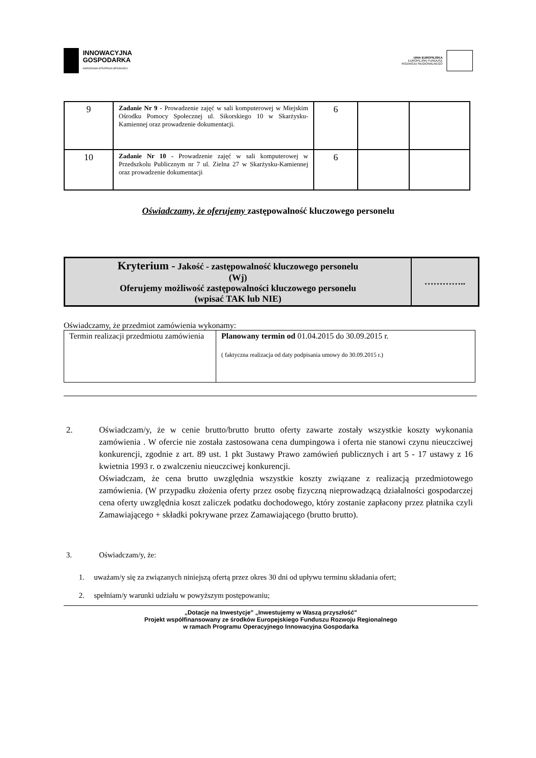INNOWACYJNA
GOSPODARKA
NARODOWA STRATEGIA SPÓJNOŚCI
UNIA EUROPEJSKA
EUROPEJSKI FUNDUSZ
ROZWOJU REGIONALNEGO
| 9 | Zadanie Nr 9 - Prowadzenie zajęć w sali komputerowej w Miejskim Ośrodku Pomocy Społecznej ul. Sikorskiego 10 w Skarżysku-Kamiennej oraz prowadzenie dokumentacji. | 6 | | |
| 10 | Zadanie Nr 10 - Prowadzenie zajęć w sali komputerowej w Przedszkolu Publicznym nr 7 ul. Zielna 27 w Skarżysku-Kamiennej oraz prowadzenie dokumentacji | 6 | | |
Oświadczamy, że oferujemy zastępowalność kluczowego personelu
| Kryterium - Jakość - zastępowalność kluczowego personelu (Wj) Oferujemy możliwość zastępowalności kluczowego personelu (wpisać TAK lub NIE) | ………….. |
Oświadczamy, że przedmiot zamówienia wykonamy:
| Termin realizacji przedmiotu zamówienia | Planowany termin od 01.04.2015 do 30.09.2015 r. ( faktyczna realizacja od daty podpisania umowy do 30.09.2015 r.) |
2. Oświadczam/y, że w cenie brutto/brutto brutto oferty zawarte zostały wszystkie koszty wykonania zamówienia . W ofercie nie została zastosowana cena dumpingowa i oferta nie stanowi czynu nieuczciwej konkurencji, zgodnie z art. 89 ust. 1 pkt 3ustawy Prawo zamówień publicznych i art 5 - 17 ustawy z 16 kwietnia 1993 r. o zwalczeniu nieuczciwej konkurencji.
Oświadczam, że cena brutto uwzględnia wszystkie koszty związane z realizacją przedmiotowego zamówienia. (W przypadku złożenia oferty przez osobę fizyczną nieprowadzącą działalności gospodarczej cena oferty uwzględnia koszt zaliczek podatku dochodowego, który zostanie zapłacony przez płatnika czyli Zamawiającego + składki pokrywane przez Zamawiającego (brutto brutto).
3. Oświadczam/y, że:
1. uważam/y się za związanych niniejszą ofertą przez okres 30 dni od upływu terminu składania ofert;
2. spełniam/y warunki udziału w powyższym postępowaniu;
„Dotacje na Inwestycje” „Inwestujemy w Waszą przyszłość”
Projekt współfinansowany ze środków Europejskiego Funduszu Rozwoju Regionalnego
w ramach Programu Operacyjnego Innowacyjna Gospodarka